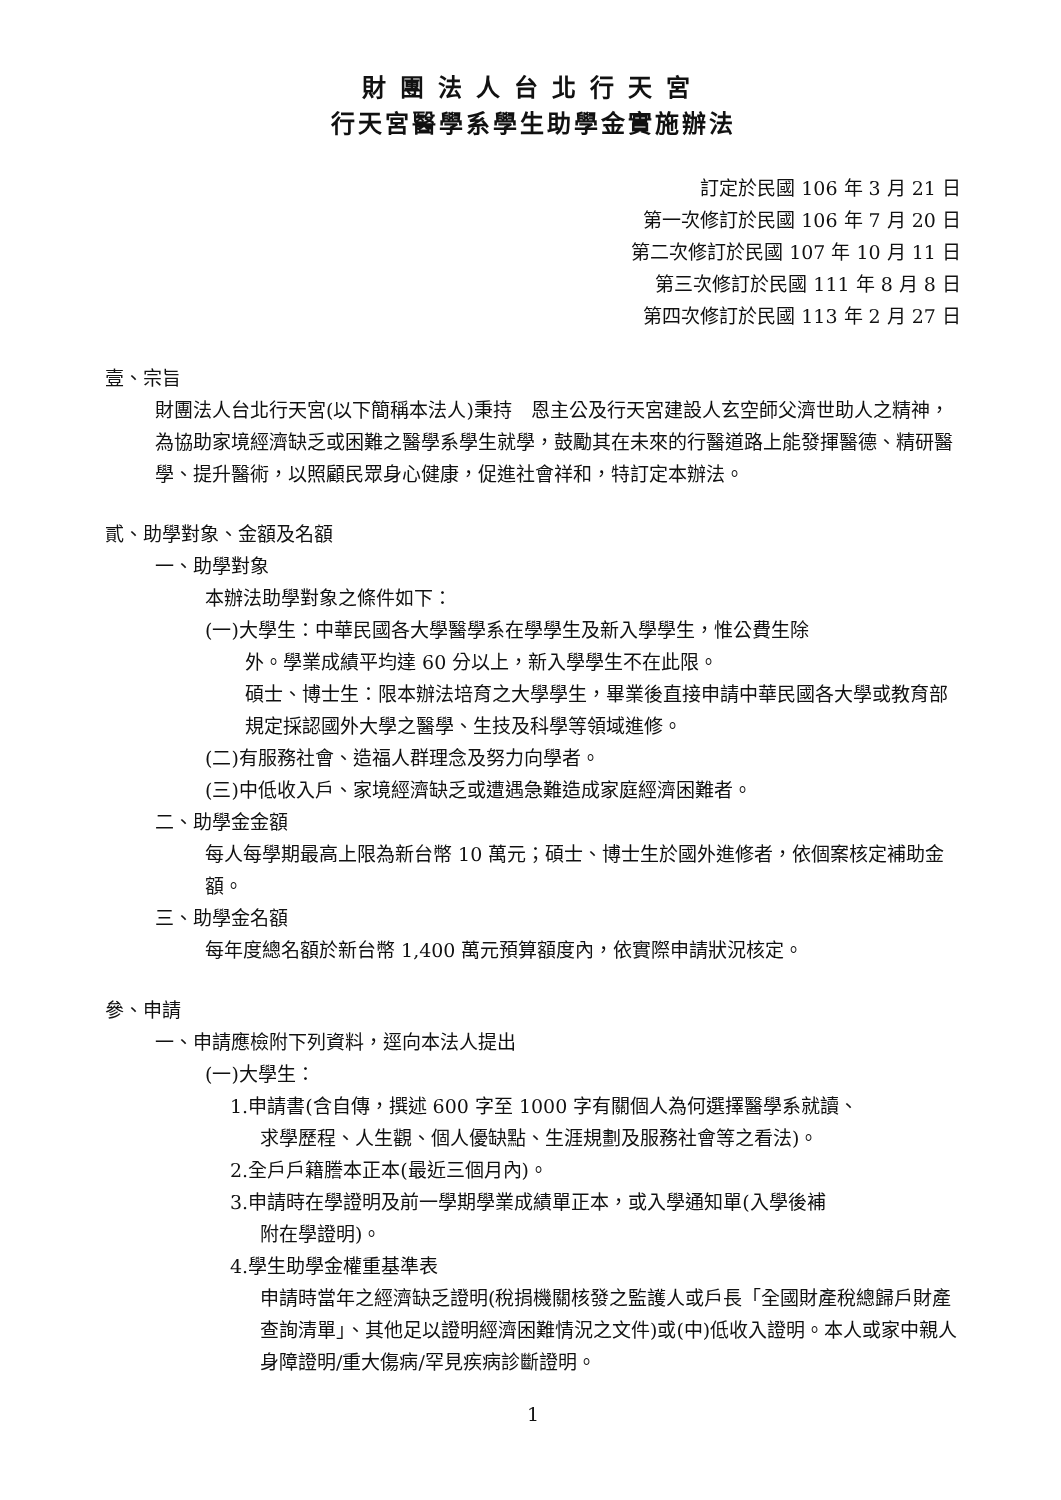財團法人台北行天宮
行天宮醫學系學生助學金實施辦法
訂定於民國 106 年 3 月 21 日
第一次修訂於民國 106 年 7 月 20 日
第二次修訂於民國 107 年 10 月 11 日
第三次修訂於民國 111 年 8 月 8 日
第四次修訂於民國 113 年 2 月 27 日
壹、宗旨
財團法人台北行天宮(以下簡稱本法人)秉持　恩主公及行天宮建設人玄空師父濟世助人之精神，為協助家境經濟缺乏或困難之醫學系學生就學，鼓勵其在未來的行醫道路上能發揮醫德、精研醫學、提升醫術，以照顧民眾身心健康，促進社會祥和，特訂定本辦法。
貳、助學對象、金額及名額
一、助學對象
本辦法助學對象之條件如下：
(一)大學生：中華民國各大學醫學系在學學生及新入學學生，惟公費生除
外。學業成績平均達 60 分以上，新入學學生不在此限。
碩士、博士生：限本辦法培育之大學學生，畢業後直接申請中華民國各大學或教育部規定採認國外大學之醫學、生技及科學等領域進修。
(二)有服務社會、造福人群理念及努力向學者。
(三)中低收入戶、家境經濟缺乏或遭遇急難造成家庭經濟困難者。
二、助學金金額
每人每學期最高上限為新台幣 10 萬元；碩士、博士生於國外進修者，依個案核定補助金額。
三、助學金名額
每年度總名額於新台幣 1,400 萬元預算額度內，依實際申請狀況核定。
參、申請
一、申請應檢附下列資料，逕向本法人提出
(一)大學生：
1.申請書(含自傳，撰述 600 字至 1000 字有關個人為何選擇醫學系就讀、
求學歷程、人生觀、個人優缺點、生涯規劃及服務社會等之看法)。
2.全戶戶籍謄本正本(最近三個月內)。
3.申請時在學證明及前一學期學業成績單正本，或入學通知單(入學後補
附在學證明)。
4.學生助學金權重基準表
申請時當年之經濟缺乏證明(稅捐機關核發之監護人或戶長「全國財產稅總歸戶財產查詢清單」、其他足以證明經濟困難情況之文件)或(中)低收入證明。本人或家中親人身障證明/重大傷病/罕見疾病診斷證明。
1